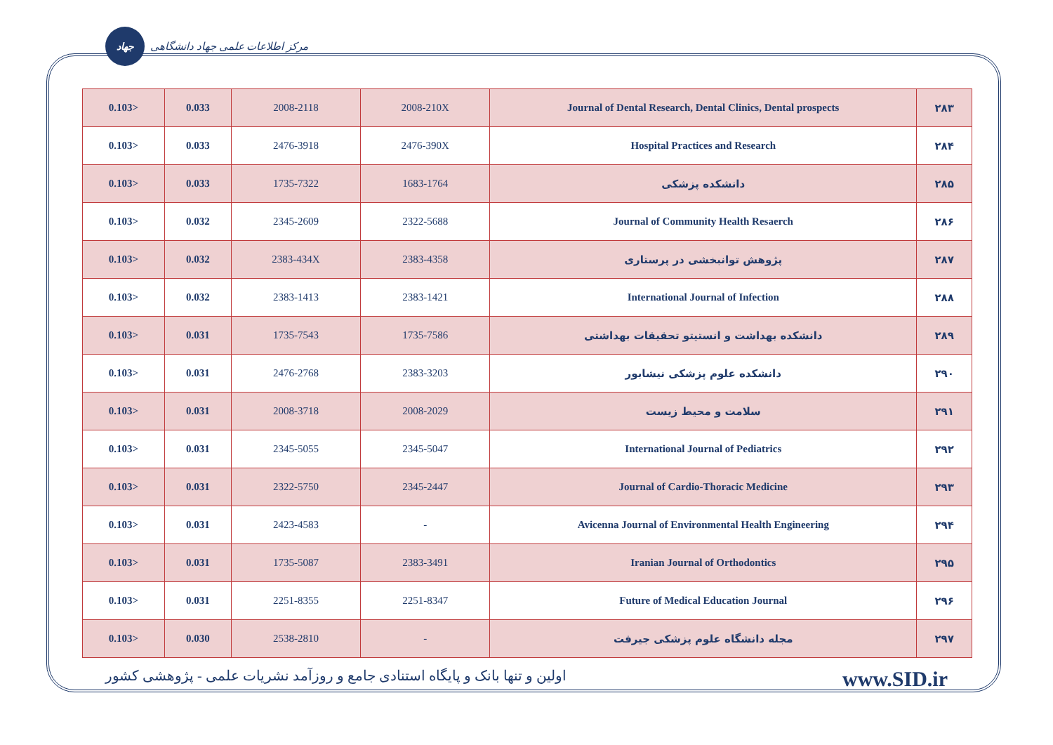جهاد
مرکز اطلاعات علمی جهاد دانشگاهی
| 0.103> | 0.033 | 2008-2118 | 2008-210X | Journal of Dental Research, Dental Clinics, Dental prospects | ۲۸۳ |
| 0.103> | 0.033 | 2476-3918 | 2476-390X | Hospital Practices and Research | ۲۸۴ |
| 0.103> | 0.033 | 1735-7322 | 1683-1764 | دانشکده پزشکی | ۲۸۵ |
| 0.103> | 0.032 | 2345-2609 | 2322-5688 | Journal of Community Health Resaerch | ۲۸۶ |
| 0.103> | 0.032 | 2383-434X | 2383-4358 | پژوهش توانبخشی در پرستاری | ۲۸۷ |
| 0.103> | 0.032 | 2383-1413 | 2383-1421 | International Journal of Infection | ۲۸۸ |
| 0.103> | 0.031 | 1735-7543 | 1735-7586 | دانشکده بهداشت و انستیتو تحقیقات بهداشتی | ۲۸۹ |
| 0.103> | 0.031 | 2476-2768 | 2383-3203 | دانشکده علوم پزشکی نیشابور | ۲۹۰ |
| 0.103> | 0.031 | 2008-3718 | 2008-2029 | سلامت و محیط زیست | ۲۹۱ |
| 0.103> | 0.031 | 2345-5055 | 2345-5047 | International Journal of Pediatrics | ۲۹۲ |
| 0.103> | 0.031 | 2322-5750 | 2345-2447 | Journal of Cardio-Thoracic Medicine | ۲۹۳ |
| 0.103> | 0.031 | 2423-4583 | - | Avicenna Journal of Environmental Health Engineering | ۲۹۴ |
| 0.103> | 0.031 | 1735-5087 | 2383-3491 | Iranian Journal of Orthodontics | ۲۹۵ |
| 0.103> | 0.031 | 2251-8355 | 2251-8347 | Future of Medical Education Journal | ۲۹۶ |
| 0.103> | 0.030 | 2538-2810 | - | مجله دانشگاه علوم پزشکی جیرفت | ۲۹۷ |
اولین و تنها بانک و پایگاه استنادی جامع و روزآمد نشریات علمی - پژوهشی کشور www.SID.ir